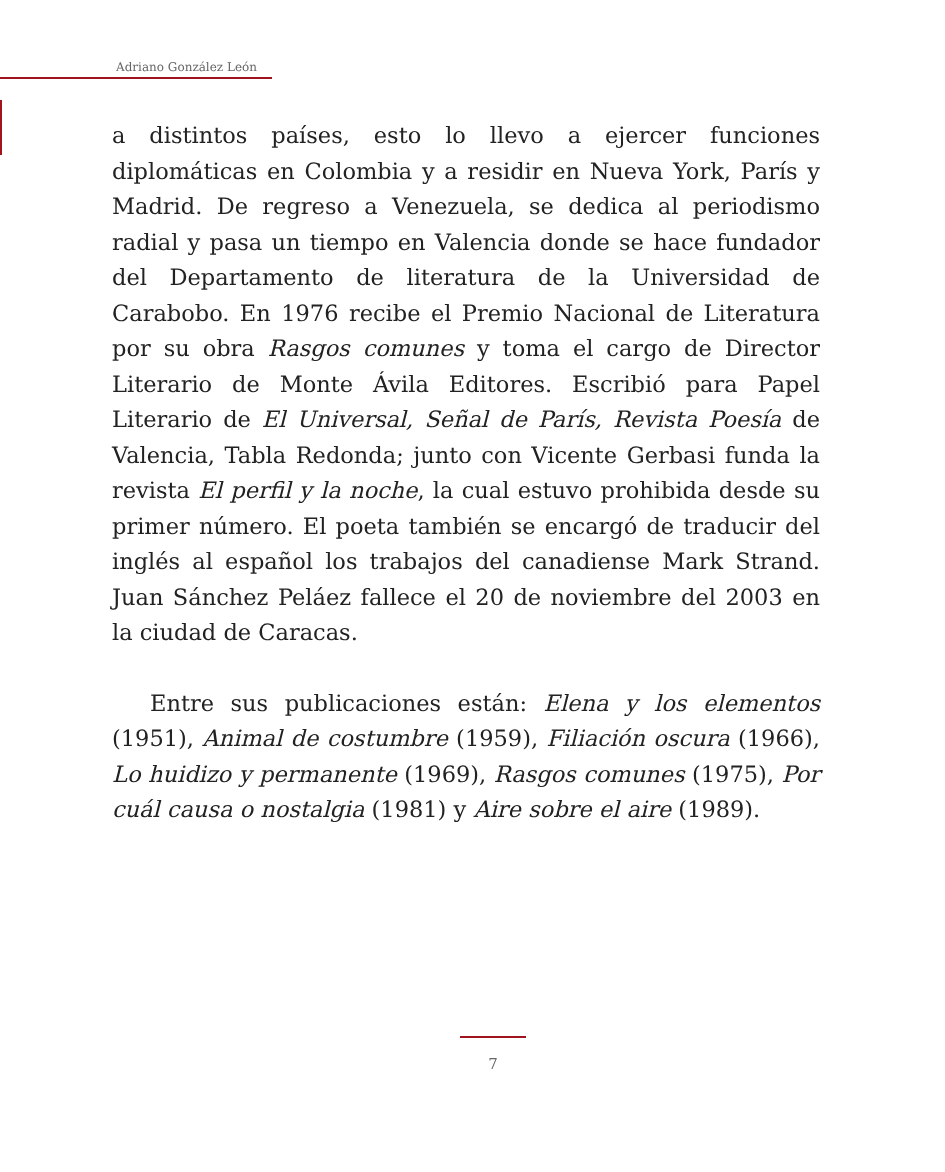Adriano González León
a distintos países, esto lo llevo a ejercer funciones diplomáticas en Colombia y a residir en Nueva York, París y Madrid. De regreso a Venezuela, se dedica al periodismo radial y pasa un tiempo en Valencia donde se hace fundador del Departamento de literatura de la Universidad de Carabobo. En 1976 recibe el Premio Nacional de Literatura por su obra Rasgos comunes y toma el cargo de Director Literario de Monte Ávila Editores. Escribió para Papel Literario de El Universal, Señal de París, Revista Poesía de Valencia, Tabla Redonda; junto con Vicente Gerbasi funda la revista El perfil y la noche, la cual estuvo prohibida desde su primer número. El poeta también se encargó de traducir del inglés al español los trabajos del canadiense Mark Strand. Juan Sánchez Peláez fallece el 20 de noviembre del 2003 en la ciudad de Caracas.
Entre sus publicaciones están: Elena y los elementos (1951), Animal de costumbre (1959), Filiación oscura (1966), Lo huidizo y permanente (1969), Rasgos comunes (1975), Por cuál causa o nostalgia (1981) y Aire sobre el aire (1989).
7